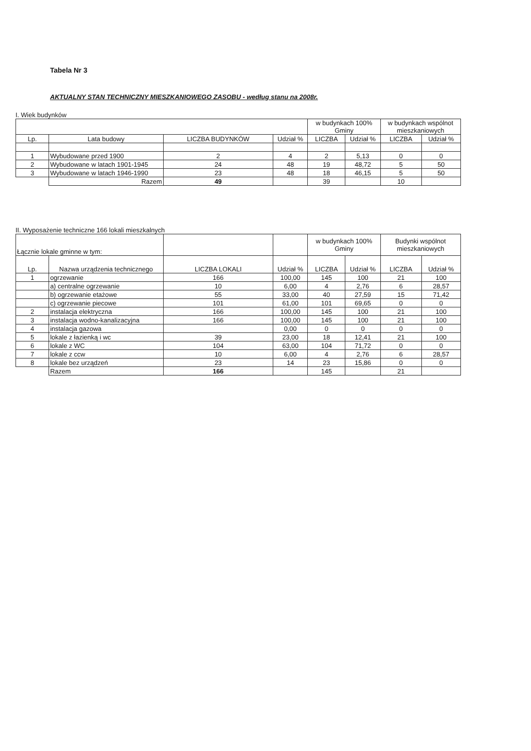Tabela Nr 3
AKTUALNY STAN TECHNICZNY MIESZKANIOWEGO ZASOBU - według stanu na 2008r.
I. Wiek budynków
| | | | | w budynkach 100% Gminy | | w budynkach wspólnot mieszkaniowych | |
| --- | --- | --- | --- | --- | --- | --- | --- |
| Lp. | Lata budowy | LICZBA BUDYNKÓW | Udział % | LICZBA | Udział % | LICZBA | Udział % |
| 1 | Wybudowane przed 1900 | 2 | 4 | 2 | 5,13 | 0 | 0 |
| 2 | Wybudowane w latach 1901-1945 | 24 | 48 | 19 | 48,72 | 5 | 50 |
| 3 | Wybudowane w latach 1946-1990 | 23 | 48 | 18 | 46,15 | 5 | 50 |
| | Razem | 49 | | 39 | | 10 | |
II. Wyposażenie techniczne 166 lokali mieszkalnych
| Łącznie lokale gminne w tym: | | | | w budynkach 100% Gminy | | Budynki wspólnot mieszkaniowych | |
| --- | --- | --- | --- | --- | --- | --- | --- |
| Lp. | Nazwa urządzenia technicznego | LICZBA LOKALI | Udział % | LICZBA | Udział % | LICZBA | Udział % |
| 1 | ogrzewanie | 166 | 100,00 | 145 | 100 | 21 | 100 |
| | a) centralne ogrzewanie | 10 | 6,00 | 4 | 2,76 | 6 | 28,57 |
| | b) ogrzewanie etażowe | 55 | 33,00 | 40 | 27,59 | 15 | 71,42 |
| | c) ogrzewanie piecowe | 101 | 61,00 | 101 | 69,65 | 0 | 0 |
| 2 | instalacja elektryczna | 166 | 100,00 | 145 | 100 | 21 | 100 |
| 3 | instalacja wodno-kanalizacyjna | 166 | 100,00 | 145 | 100 | 21 | 100 |
| 4 | instalacja gazowa | | 0,00 | 0 | 0 | 0 | 0 |
| 5 | lokale z łazienką i wc | 39 | 23,00 | 18 | 12,41 | 21 | 100 |
| 6 | lokale z WC | 104 | 63,00 | 104 | 71,72 | 0 | 0 |
| 7 | lokale z ccw | 10 | 6,00 | 4 | 2,76 | 6 | 28,57 |
| 8 | lokale bez urządzeń | 23 | 14 | 23 | 15,86 | 0 | 0 |
| | Razem | 166 | | 145 | | 21 | |